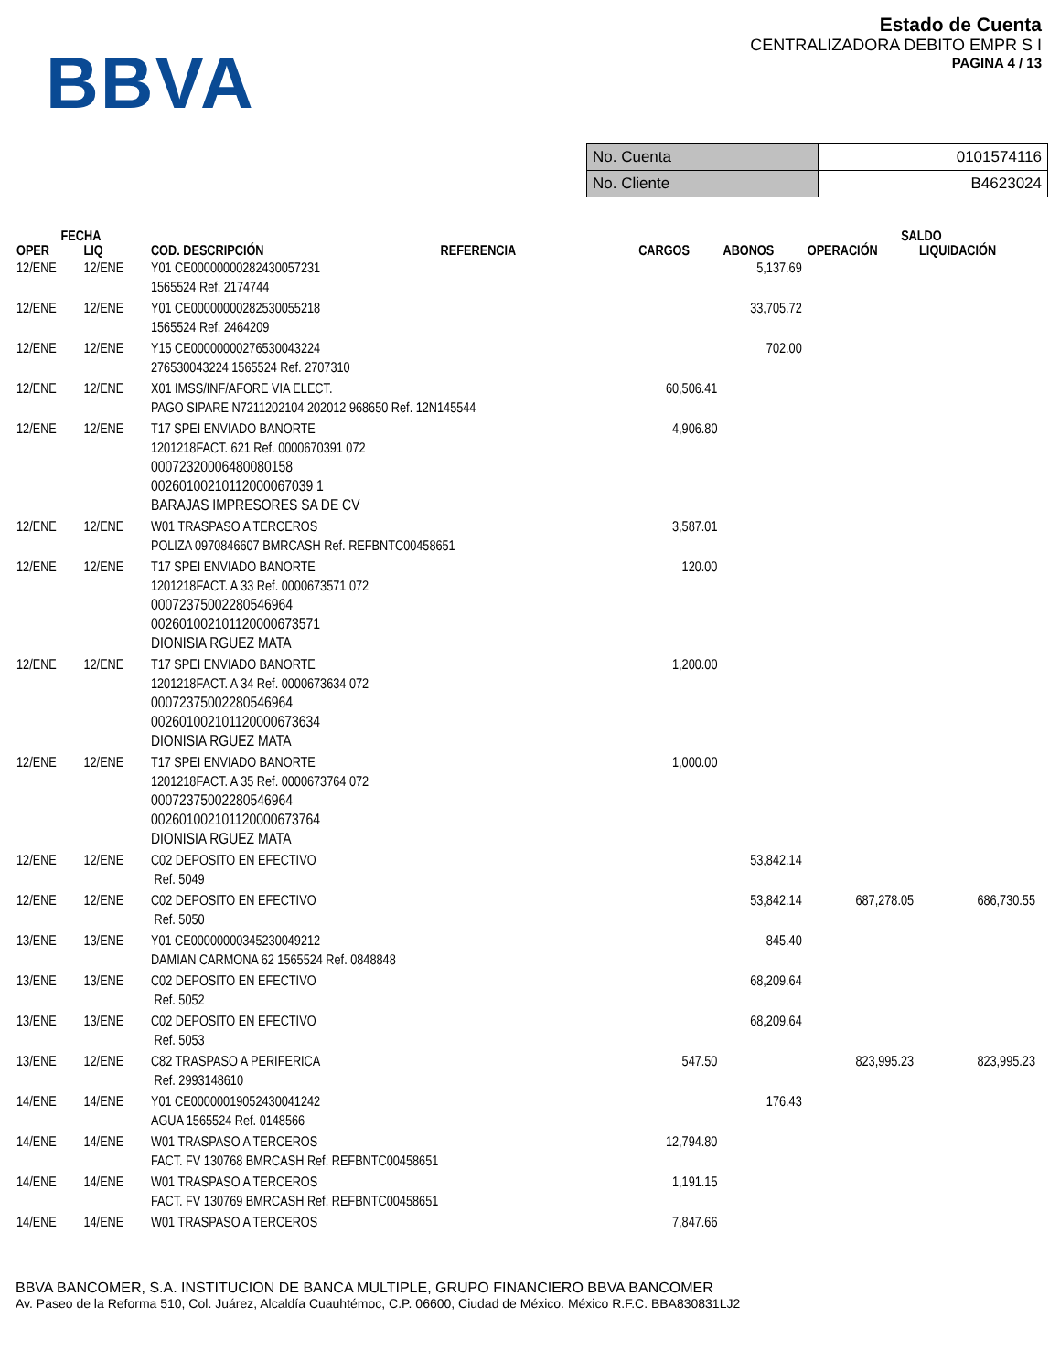BBVA
Estado de Cuenta
CENTRALIZADORA DEBITO EMPR S I
PAGINA 4 / 13
| No. Cuenta | 0101574116 |
| No. Cliente | B4623024 |
| FECHA | | | | | | SALDO | |
| --- | --- | --- | --- | --- | --- | --- | --- |
| OPER | LIQ | COD. DESCRIPCIÓN | REFERENCIA | CARGOS | ABONOS | OPERACIÓN | LIQUIDACIÓN |
| 12/ENE | 12/ENE | Y01 CE00000000282430057231 1565524 Ref. 2174744 | | | 5,137.69 | | |
| 12/ENE | 12/ENE | Y01 CE00000000282530055218 1565524 Ref. 2464209 | | | 33,705.72 | | |
| 12/ENE | 12/ENE | Y15 CE00000000276530043224 276530043224 1565524 Ref. 2707310 | | | 702.00 | | |
| 12/ENE | 12/ENE | X01 IMSS/INF/AFORE VIA ELECT. PAGO SIPARE N7211202104 202012 968650 Ref. 12N145544 | | 60,506.41 | | | |
| 12/ENE | 12/ENE | T17 SPEI ENVIADO BANORTE 1201218FACT. 621 Ref. 0000670391 072 00072320006480080158 00260100210112000067039 1 BARAJAS IMPRESORES SA DE CV | | 4,906.80 | | | |
| 12/ENE | 12/ENE | W01 TRASPASO A TERCEROS POLIZA 0970846607 BMRCASH Ref. REFBNTC00458651 | | 3,587.01 | | | |
| 12/ENE | 12/ENE | T17 SPEI ENVIADO BANORTE 1201218FACT. A 33 Ref. 0000673571 072 00072375002280546964 002601002101120000673571 DIONISIA RGUEZ MATA | | 120.00 | | | |
| 12/ENE | 12/ENE | T17 SPEI ENVIADO BANORTE 1201218FACT. A 34 Ref. 0000673634 072 00072375002280546964 002601002101120000673634 DIONISIA RGUEZ MATA | | 1,200.00 | | | |
| 12/ENE | 12/ENE | T17 SPEI ENVIADO BANORTE 1201218FACT. A 35 Ref. 0000673764 072 00072375002280546964 002601002101120000673764 DIONISIA RGUEZ MATA | | 1,000.00 | | | |
| 12/ENE | 12/ENE | C02 DEPOSITO EN EFECTIVO Ref. 5049 | | | 53,842.14 | | |
| 12/ENE | 12/ENE | C02 DEPOSITO EN EFECTIVO Ref. 5050 | | | 53,842.14 | 687,278.05 | 686,730.55 |
| 13/ENE | 13/ENE | Y01 CE00000000345230049212 DAMIAN CARMONA 62 1565524 Ref. 0848848 | | | 845.40 | | |
| 13/ENE | 13/ENE | C02 DEPOSITO EN EFECTIVO Ref. 5052 | | | 68,209.64 | | |
| 13/ENE | 13/ENE | C02 DEPOSITO EN EFECTIVO Ref. 5053 | | | 68,209.64 | | |
| 13/ENE | 12/ENE | C82 TRASPASO A PERIFERICA Ref. 2993148610 | | 547.50 | | 823,995.23 | 823,995.23 |
| 14/ENE | 14/ENE | Y01 CE00000019052430041242 AGUA 1565524 Ref. 0148566 | | | 176.43 | | |
| 14/ENE | 14/ENE | W01 TRASPASO A TERCEROS FACT. FV 130768 BMRCASH Ref. REFBNTC00458651 | | 12,794.80 | | | |
| 14/ENE | 14/ENE | W01 TRASPASO A TERCEROS FACT. FV 130769 BMRCASH Ref. REFBNTC00458651 | | 1,191.15 | | | |
| 14/ENE | 14/ENE | W01 TRASPASO A TERCEROS | | 7,847.66 | | | |
BBVA BANCOMER, S.A. INSTITUCION DE BANCA MULTIPLE, GRUPO FINANCIERO BBVA BANCOMER
Av. Paseo de la Reforma 510, Col. Juárez, Alcaldía Cuauhtémoc, C.P. 06600, Ciudad de México. México R.F.C. BBA830831LJ2